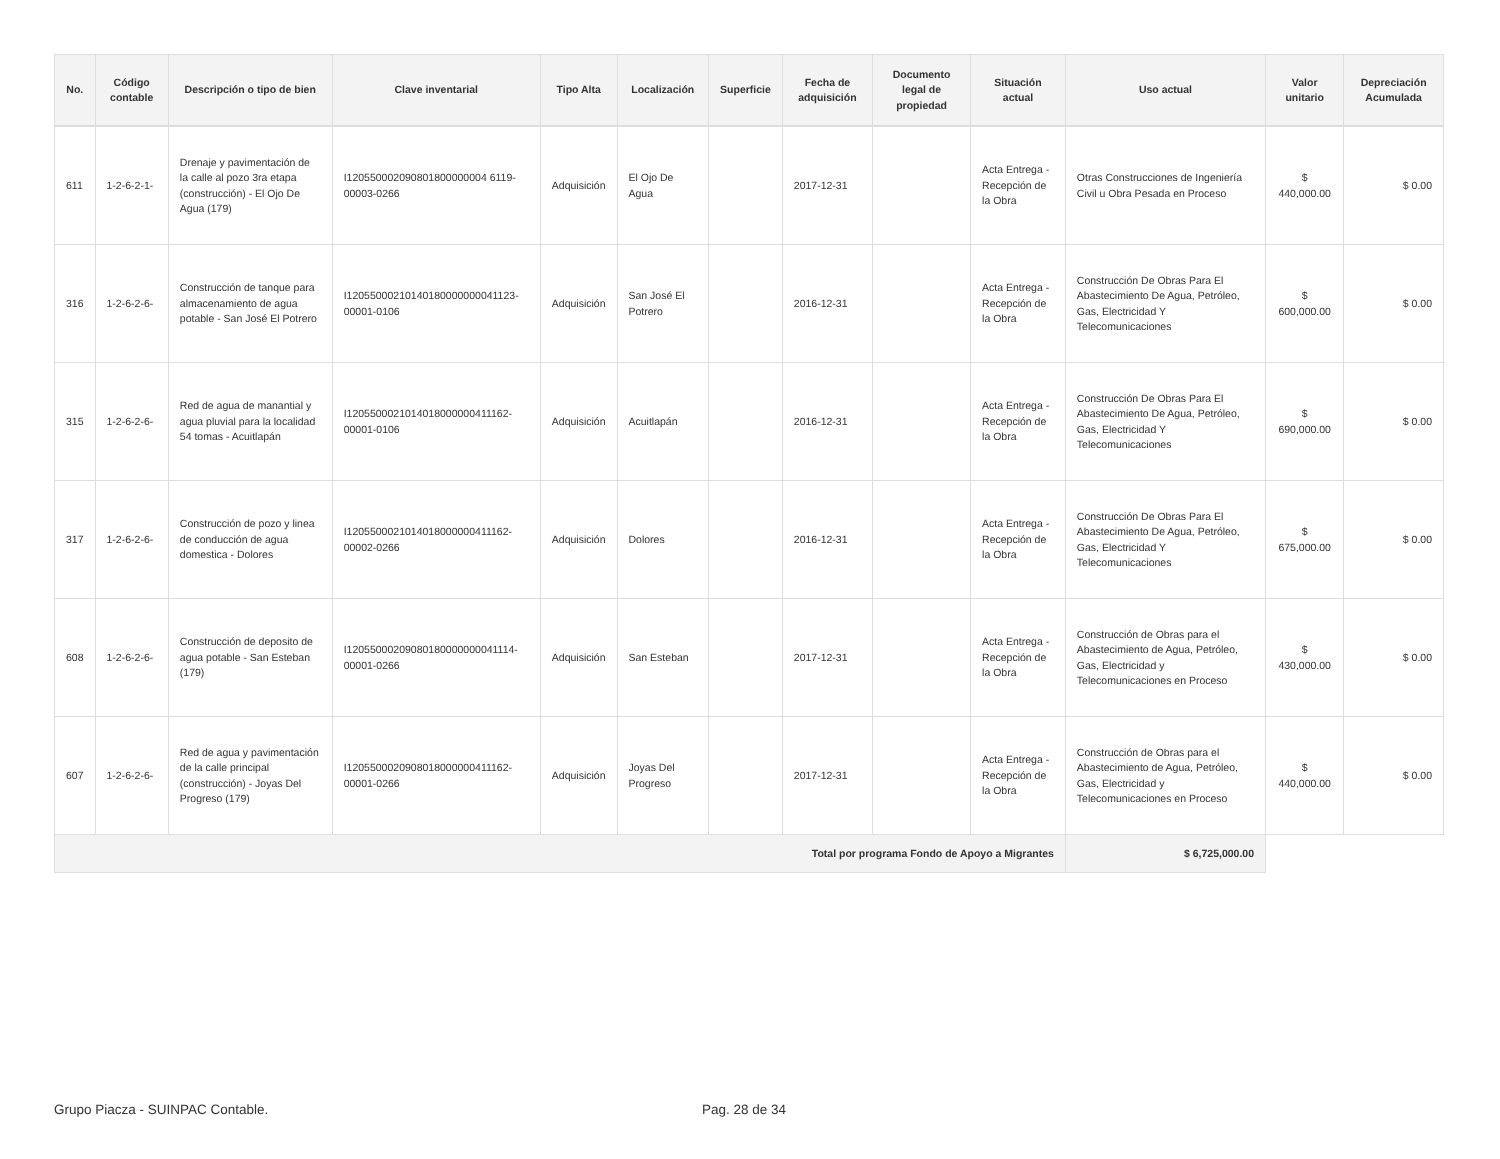| No. | Código contable | Descripción o tipo de bien | Clave inventarial | Tipo Alta | Localización | Superficie | Fecha de adquisición | Documento legal de propiedad | Situación actual | Uso actual | Valor unitario | Depreciación Acumulada |
| --- | --- | --- | --- | --- | --- | --- | --- | --- | --- | --- | --- | --- |
| 611 | 1-2-6-2-1- | Drenaje y pavimentación de la calle al pozo 3ra etapa (construcción) - El Ojo De Agua (179) | I120550002090801800000004 6119-00003-0266 | Adquisición | El Ojo De Agua | | 2017-12-31 | | Acta Entrega - Recepción de la Obra | Otras Construcciones de Ingeniería Civil u Obra Pesada en Proceso | $ 440,000.00 | $ 0.00 |
| 316 | 1-2-6-2-6- | Construcción de tanque para almacenamiento de agua potable - San José El Potrero | I12055000210140180000000041123-00001-0106 | Adquisición | San José El Potrero | | 2016-12-31 | | Acta Entrega - Recepción de la Obra | Construcción De Obras Para El Abastecimiento De Agua, Petróleo, Gas, Electricidad Y Telecomunicaciones | $ 600,000.00 | $ 0.00 |
| 315 | 1-2-6-2-6- | Red de agua de manantial y agua pluvial para la localidad 54 tomas - Acuitlapán | I1205500021014018000000411162-00001-0106 | Adquisición | Acuitlapán | | 2016-12-31 | | Acta Entrega - Recepción de la Obra | Construcción De Obras Para El Abastecimiento De Agua, Petróleo, Gas, Electricidad Y Telecomunicaciones | $ 690,000.00 | $ 0.00 |
| 317 | 1-2-6-2-6- | Construcción de pozo y linea de conducción de agua domestica - Dolores | I1205500021014018000000411162-00002-0266 | Adquisición | Dolores | | 2016-12-31 | | Acta Entrega - Recepción de la Obra | Construcción De Obras Para El Abastecimiento De Agua, Petróleo, Gas, Electricidad Y Telecomunicaciones | $ 675,000.00 | $ 0.00 |
| 608 | 1-2-6-2-6- | Construcción de deposito de agua potable - San Esteban (179) | I12055000209080180000000041114-00001-0266 | Adquisición | San Esteban | | 2017-12-31 | | Acta Entrega - Recepción de la Obra | Construcción de Obras para el Abastecimiento de Agua, Petróleo, Gas, Electricidad y Telecomunicaciones en Proceso | $ 430,000.00 | $ 0.00 |
| 607 | 1-2-6-2-6- | Red de agua y pavimentación de la calle principal (construcción) - Joyas Del Progreso (179) | I1205500020908018000000411162-00001-0266 | Adquisición | Joyas Del Progreso | | 2017-12-31 | | Acta Entrega - Recepción de la Obra | Construcción de Obras para el Abastecimiento de Agua, Petróleo, Gas, Electricidad y Telecomunicaciones en Proceso | $ 440,000.00 | $ 0.00 |
| Total por programa Fondo de Apoyo a Migrantes | | | | | | | | | | $ 6,725,000.00 | | |
Grupo Piacza - SUINPAC Contable. Pag. 28 de 34